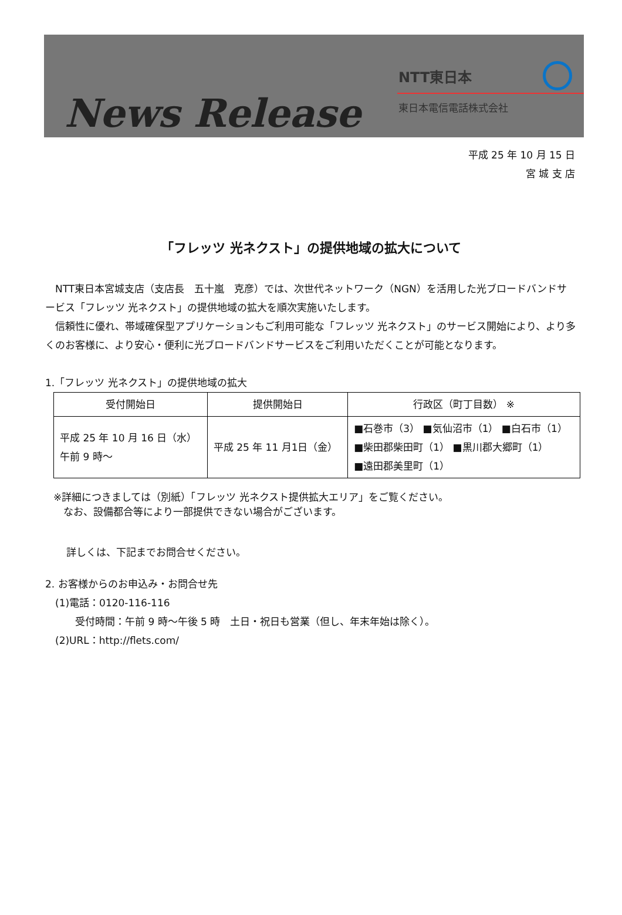News Release
NTT東日本
東日本電信電話株式会社
平成 25 年 10 月 15 日
宮 城 支 店
「フレッツ 光ネクスト」の提供地域の拡大について
　NTT東日本宮城支店（支店長　五十嵐　克彦）では、次世代ネットワーク（NGN）を活用した光ブロードバンドサービス「フレッツ 光ネクスト」の提供地域の拡大を順次実施いたします。
　信頼性に優れ、帯域確保型アプリケーションもご利用可能な「フレッツ 光ネクスト」のサービス開始により、より多くのお客様に、より安心・便利に光ブロードバンドサービスをご利用いただくことが可能となります。
1.「フレッツ 光ネクスト」の提供地域の拡大
| 受付開始日 | 提供開始日 | 行政区（町丁目数） ※ |
| --- | --- | --- |
| 平成 25 年 10 月 16 日（水） 午前 9 時～ | 平成 25 年 11 月1日（金） | ■石巻市（3） ■気仙沼市（1） ■白石市（1） ■柴田郡柴田町（1） ■黒川郡大郷町（1） ■遠田郡美里町（1） |
※詳細につきましては（別紙）「フレッツ 光ネクスト提供拡大エリア」をご覧ください。
　なお、設備都合等により一部提供できない場合がございます。
詳しくは、下記までお問合せください。
2. お客様からのお申込み・お問合せ先
　(1)電話：0120-116-116
　　　受付時間：午前 9 時～午後 5 時　土日・祝日も営業（但し、年末年始は除く）。
　(2)URL：http://flets.com/